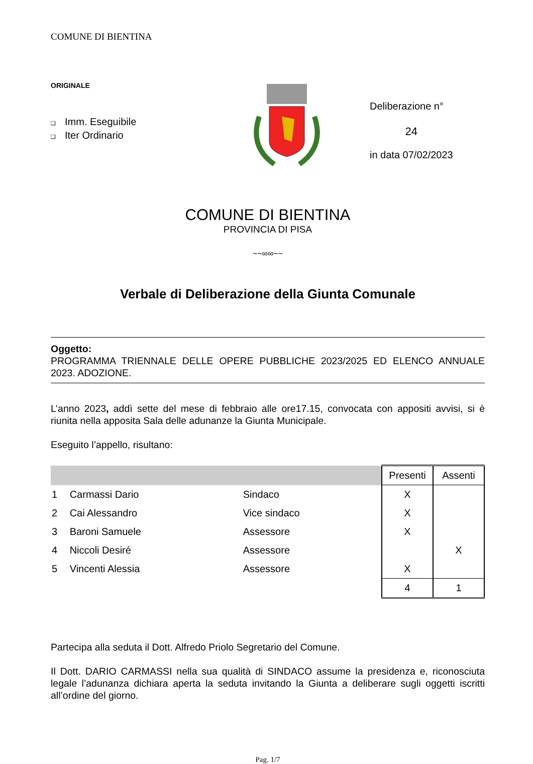COMUNE DI BIENTINA
ORIGINALE
❑ Imm. Eseguibile
❑ Iter Ordinario
Deliberazione n°
24
in data 07/02/2023
COMUNE DI BIENTINA
PROVINCIA DI PISA
~~∞∞~~
Verbale di Deliberazione della Giunta Comunale
Oggetto:
PROGRAMMA TRIENNALE DELLE OPERE PUBBLICHE 2023/2025 ED ELENCO ANNUALE 2023. ADOZIONE.
L’anno 2023, addì sette del mese di febbraio alle ore17.15, convocata con appositi avvisi, si è riunita nella apposita Sala delle adunanze la Giunta Municipale.
Eseguito l’appello, risultano:
| | | | Presenti | Assenti |
| --- | --- | --- | --- | --- |
| 1 | Carmassi Dario | Sindaco | X | |
| 2 | Cai Alessandro | Vice sindaco | X | |
| 3 | Baroni Samuele | Assessore | X | |
| 4 | Niccoli Desiré | Assessore | | X |
| 5 | Vincenti Alessia | Assessore | X | |
| | | | 4 | 1 |
Partecipa alla seduta il Dott. Alfredo Priolo Segretario del Comune.
Il Dott. DARIO CARMASSI nella sua qualità di SINDACO assume la presidenza e, riconosciuta legale l’adunanza dichiara aperta la seduta invitando la Giunta a deliberare sugli oggetti iscritti all’ordine del giorno.
Pag. 1/7